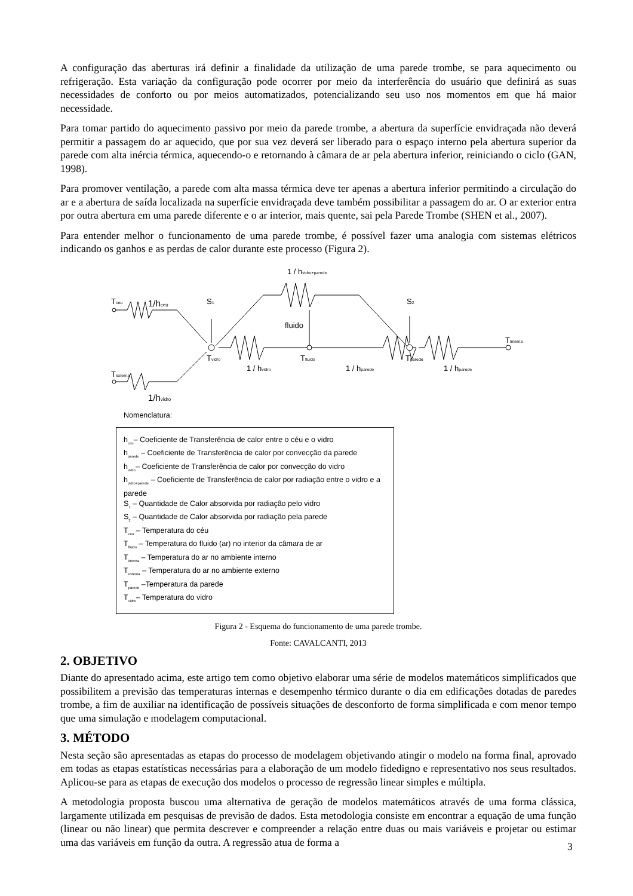A configuração das aberturas irá definir a finalidade da utilização de uma parede trombe, se para aquecimento ou refrigeração. Esta variação da configuração pode ocorrer por meio da interferência do usuário que definirá as suas necessidades de conforto ou por meios automatizados, potencializando seu uso nos momentos em que há maior necessidade.
Para tomar partido do aquecimento passivo por meio da parede trombe, a abertura da superfície envidraçada não deverá permitir a passagem do ar aquecido, que por sua vez deverá ser liberado para o espaço interno pela abertura superior da parede com alta inércia térmica, aquecendo-o e retornando à câmara de ar pela abertura inferior, reiniciando o ciclo (GAN, 1998).
Para promover ventilação, a parede com alta massa térmica deve ter apenas a abertura inferior permitindo a circulação do ar e a abertura de saída localizada na superfície envidraçada deve também possibilitar a passagem do ar. O ar exterior entra por outra abertura em uma parede diferente e o ar interior, mais quente, sai pela Parede Trombe (SHEN et al., 2007).
Para entender melhor o funcionamento de uma parede trombe, é possível fazer uma analogia com sistemas elétricos indicando os ganhos e as perdas de calor durante este processo (Figura 2).
Tceu
1/hceu
Texterna
1/hvidro
S1
S2
1 / hvidro+parede
fluido
Tvidro
Tfluido
Tparede
Tinterna
1 / hvidro
1 / hparede
1 / hparede
Nomenclatura:
h<sub>ceu</sub>– Coeficiente de Transferência de calor entre o céu e o vidro
h<sub>parede</sub> – Coeficiente de Transferência de calor por convecção da parede
h<sub>vidro</sub>– Coeficiente de Transferência de calor por convecção do vidro
h<sub>vidro+parede</sub> – Coeficiente de Transferência de calor por radiação entre o vidro e a parede
S<sub>1</sub> – Quantidade de Calor absorvida por radiação pelo vidro
S<sub>2</sub> – Quantidade de Calor absorvida por radiação pela parede
T<sub>ceu</sub> – Temperatura do céu
T<sub>fluido</sub> – Temperatura do fluido (ar) no interior da câmara de ar
T<sub>interna</sub> – Temperatura do ar no ambiente interno
T<sub>externa</sub> – Temperatura do ar no ambiente externo
T<sub>parede</sub> –Temperatura da parede
T<sub>vidro</sub>– Temperatura do vidro
Figura 2 - Esquema do funcionamento de uma parede trombe.
Fonte: CAVALCANTI, 2013
2. OBJETIVO
Diante do apresentado acima, este artigo tem como objetivo elaborar uma série de modelos matemáticos simplificados que possibilitem a previsão das temperaturas internas e desempenho térmico durante o dia em edificações dotadas de paredes trombe, a fim de auxiliar na identificação de possíveis situações de desconforto de forma simplificada e com menor tempo que uma simulação e modelagem computacional.
3. MÉTODO
Nesta seção são apresentadas as etapas do processo de modelagem objetivando atingir o modelo na forma final, aprovado em todas as etapas estatísticas necessárias para a elaboração de um modelo fidedigno e representativo nos seus resultados. Aplicou-se para as etapas de execução dos modelos o processo de regressão linear simples e múltipla.
A metodologia proposta buscou uma alternativa de geração de modelos matemáticos através de uma forma clássica, largamente utilizada em pesquisas de previsão de dados. Esta metodologia consiste em encontrar a equação de uma função (linear ou não linear) que permita descrever e compreender a relação entre duas ou mais variáveis e projetar ou estimar uma das variáveis em função da outra. A regressão atua de forma a
3